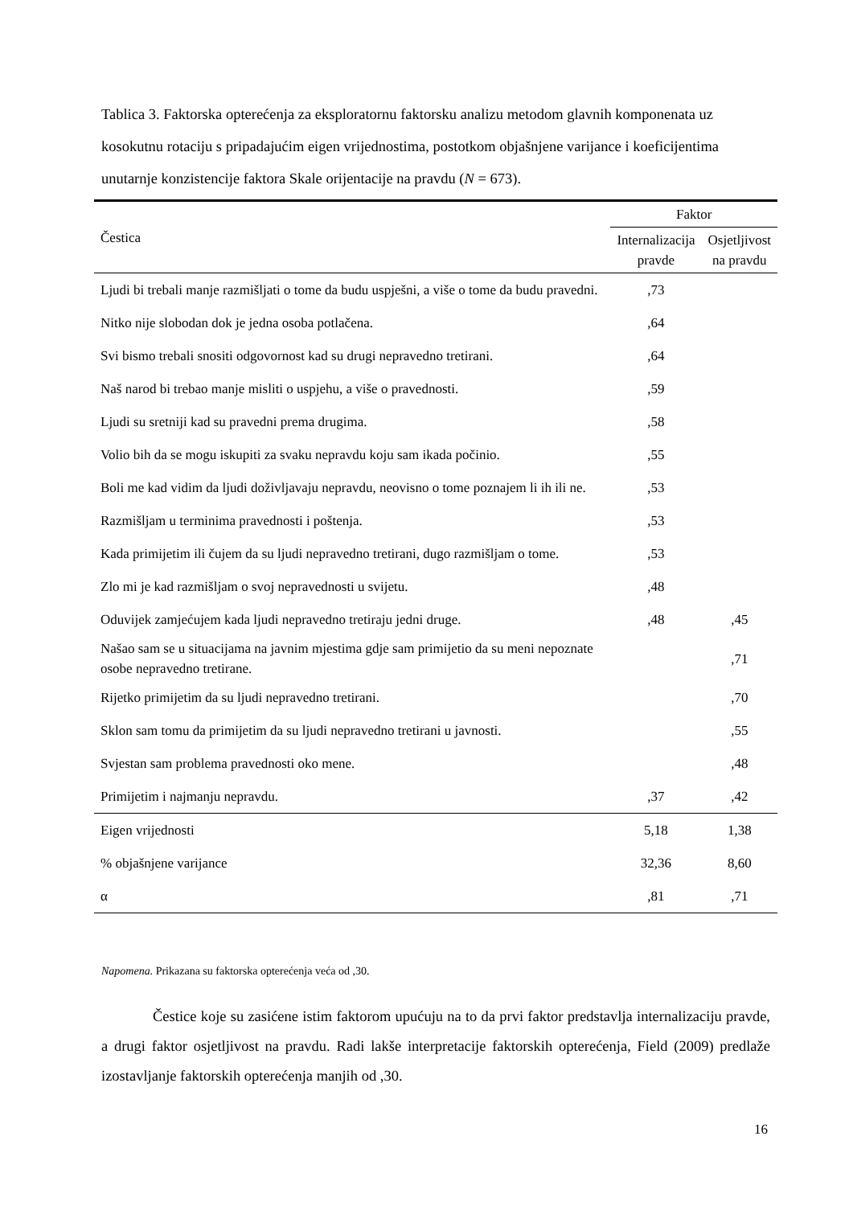Tablica 3. Faktorska opterećenja za eksploratornu faktorsku analizu metodom glavnih komponenata uz kosokutnu rotaciju s pripadajućim eigen vrijednostima, postotkom objašnjene varijance i koeficijentima unutarnje konzistencije faktora Skale orijentacije na pravdu (N = 673).
| Čestica | Faktor | |
| --- | --- | --- |
| | Internalizacija pravde | Osjetljivost na pravdu |
| Ljudi bi trebali manje razmišljati o tome da budu uspješni, a više o tome da budu pravedni. | ,73 | |
| Nitko nije slobodan dok je jedna osoba potlačena. | ,64 | |
| Svi bismo trebali snositi odgovornost kad su drugi nepravedno tretirani. | ,64 | |
| Naš narod bi trebao manje misliti o uspjehu, a više o pravednosti. | ,59 | |
| Ljudi su sretniji kad su pravedni prema drugima. | ,58 | |
| Volio bih da se mogu iskupiti za svaku nepravdu koju sam ikada počinio. | ,55 | |
| Boli me kad vidim da ljudi doživljavaju nepravdu, neovisno o tome poznajem li ih ili ne. | ,53 | |
| Razmišljam u terminima pravednosti i poštenja. | ,53 | |
| Kada primijetim ili čujem da su ljudi nepravedno tretirani, dugo razmišljam o tome. | ,53 | |
| Zlo mi je kad razmišljam o svoj nepravednosti u svijetu. | ,48 | |
| Oduvijek zamjećujem kada ljudi nepravedno tretiraju jedni druge. | ,48 | ,45 |
| Našao sam se u situacijama na javnim mjestima gdje sam primijetio da su meni nepoznate osobe nepravedno tretirane. | | ,71 |
| Rijetko primijetim da su ljudi nepravedno tretirani. | | ,70 |
| Sklon sam tomu da primijetim da su ljudi nepravedno tretirani u javnosti. | | ,55 |
| Svjestan sam problema pravednosti oko mene. | | ,48 |
| Primijetim i najmanju nepravdu. | ,37 | ,42 |
| Eigen vrijednosti | 5,18 | 1,38 |
| % objašnjene varijance | 32,36 | 8,60 |
| α | ,81 | ,71 |
Napomena. Prikazana su faktorska opterećenja veća od ,30.
Čestice koje su zasićene istim faktorom upućuju na to da prvi faktor predstavlja internalizaciju pravde, a drugi faktor osjetljivost na pravdu. Radi lakše interpretacije faktorskih opterećenja, Field (2009) predlaže izostavljanje faktorskih opterećenja manjih od ,30.
16